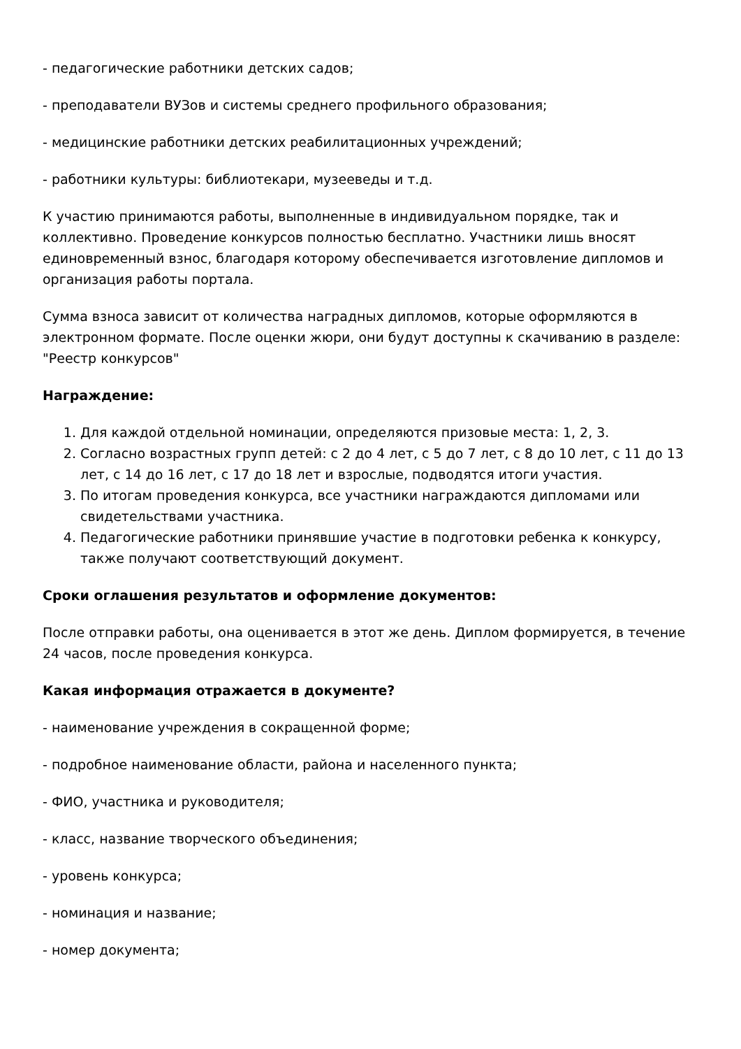- педагогические работники детских садов;
- преподаватели ВУЗов и системы среднего профильного образования;
- медицинские работники детских реабилитационных учреждений;
- работники культуры: библиотекари, музееведы и т.д.
К участию принимаются работы, выполненные в индивидуальном порядке, так и коллективно. Проведение конкурсов полностью бесплатно. Участники лишь вносят единовременный взнос, благодаря которому обеспечивается изготовление дипломов и организация работы портала.
Сумма взноса зависит от количества наградных дипломов, которые оформляются в электронном формате. После оценки жюри, они будут доступны к скачиванию в разделе: "Реестр конкурсов"
Награждение:
1. Для каждой отдельной номинации, определяются призовые места: 1, 2, 3.
2. Согласно возрастных групп детей: с 2 до 4 лет, с 5 до 7 лет, с 8 до 10 лет, с 11 до 13 лет, с 14 до 16 лет, с 17 до 18 лет и взрослые, подводятся итоги участия.
3. По итогам проведения конкурса, все участники награждаются дипломами или свидетельствами участника.
4. Педагогические работники принявшие участие в подготовки ребенка к конкурсу, также получают соответствующий документ.
Сроки оглашения результатов и оформление документов:
После отправки работы, она оценивается в этот же день. Диплом формируется, в течение 24 часов, после проведения конкурса.
Какая информация отражается в документе?
- наименование учреждения в сокращенной форме;
- подробное наименование области, района и населенного пункта;
- ФИО, участника и руководителя;
- класс, название творческого объединения;
- уровень конкурса;
- номинация и название;
- номер документа;